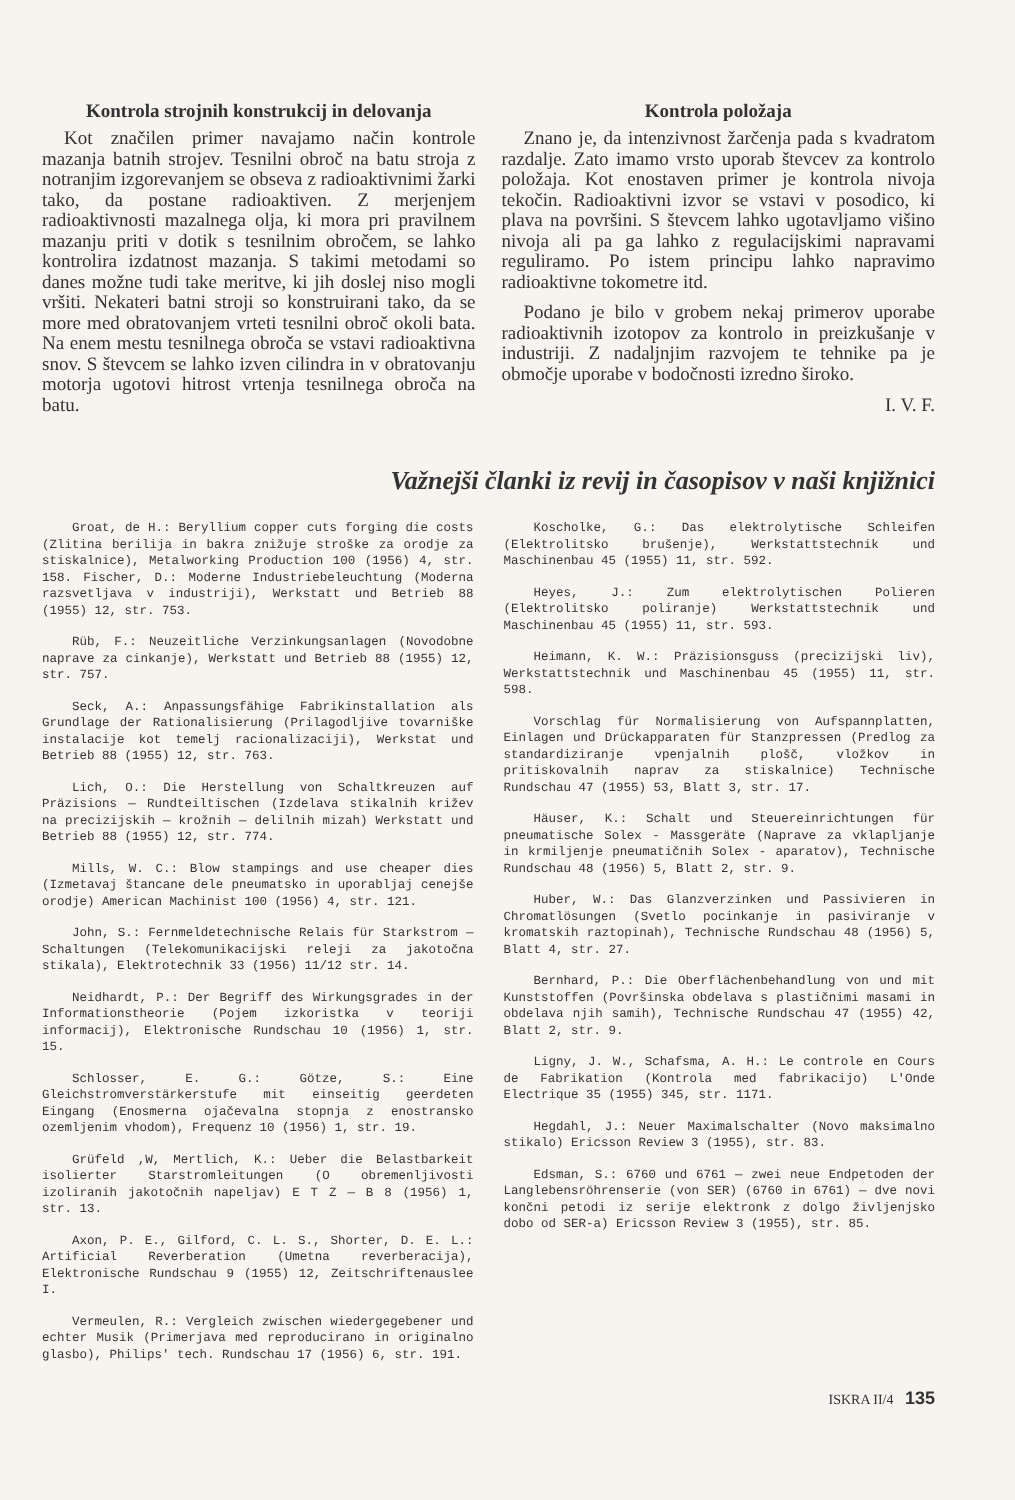Kontrola strojnih konstrukcij in delovanja
Kot značilen primer navajamo način kontrole mazanja batnih strojev. Tesnilni obroč na batu stroja z notranjim izgorevanjem se obseva z radioaktivnimi žarki tako, da postane radioaktiven. Z merjenjem radioaktivnosti mazalnega olja, ki mora pri pravilnem mazanju priti v dotik s tesnilnim obročem, se lahko kontrolira izdatnost mazanja. S takimi metodami so danes možne tudi take meritve, ki jih doslej niso mogli vršiti. Nekateri batni stroji so konstruirani tako, da se more med obratovanjem vrteti tesnilni obroč okoli bata. Na enem mestu tesnilnega obroča se vstavi radioaktivna snov. S števcem se lahko izven cilindra in v obratovanju motorja ugotovi hitrost vrtenja tesnilnega obroča na batu.
Kontrola položaja
Znano je, da intenzivnost žarčenja pada s kvadratom razdalje. Zato imamo vrsto uporab števcev za kontrolo položaja. Kot enostaven primer je kontrola nivoja tekočin. Radioaktivni izvor se vstavi v posodico, ki plava na površini. S števcem lahko ugotavljamo višino nivoja ali pa ga lahko z regulacijskimi napravami reguliramo. Po istem principu lahko napravimo radioaktivne tokometre itd.
Podano je bilo v grobem nekaj primerov uporabe radioaktivnih izotopov za kontrolo in preizkušanje v industriji. Z nadaljnjim razvojem te tehnike pa je območje uporabe v bodočnosti izredno široko.
I. V. F.
Važnejši članki iz revij in časopisov v naši knjižnici
Groat, de H.: Beryllium copper cuts forging die costs (Zlitina berilija in bakra znižuje stroške za orodje za stiskalnice), Metalworking Production 100 (1956) 4, str. 158. Fischer, D.: Moderne Industriebeleuchtung (Moderna razsvetljava v industriji), Werkstatt und Betrieb 88 (1955) 12, str. 753.
Rüb, F.: Neuzeitliche Verzinkungsanlagen (Novodobne naprave za cinkanje), Werkstatt und Betrieb 88 (1955) 12, str. 757.
Seck, A.: Anpassungsfähige Fabrikinstallation als Grundlage der Rationalisierung (Prilagodljive tovarniške instalacije kot temelj racionalizaciji), Werkstat und Betrieb 88 (1955) 12, str. 763.
Lich, O.: Die Herstellung von Schaltkreuzen auf Präzisions — Rundteiltischen (Izdelava stikalnih križev na precizijskih — krožnih — delilnih mizah) Werkstatt und Betrieb 88 (1955) 12, str. 774.
Mills, W. C.: Blow stampings and use cheaper dies (Izmetavaj štancane dele pneumatsko in uporabljaj cenejše orodje) American Machinist 100 (1956) 4, str. 121.
John, S.: Fernmeldetechnische Relais für Starkstrom — Schaltungen (Telekomunikacijski releji za jakotočna stikala), Elektrotechnik 33 (1956) 11/12 str. 14.
Neidhardt, P.: Der Begriff des Wirkungsgrades in der Informationstheorie (Pojem izkoristka v teoriji informacij), Elektronische Rundschau 10 (1956) 1, str. 15.
Schlosser, E. G.: Götze, S.: Eine Gleichstromverstärkerstufe mit einseitig geerdeten Eingang (Enosmerna ojačevalna stopnja z enostransko ozemljenim vhodom), Frequenz 10 (1956) 1, str. 19.
Grüfeld ,W, Mertlich, K.: Ueber die Belastbarkeit isolierter Starstromleitungen (O obremenljivosti izoliranih jakotočnih napeljav) E T Z — B 8 (1956) 1, str. 13.
Axon, P. E., Gilford, C. L. S., Shorter, D. E. L.: Artificial Reverberation (Umetna reverberacija), Elektronische Rundschau 9 (1955) 12, Zeitschriftenauslee I.
Vermeulen, R.: Vergleich zwischen wiedergegebener und echter Musik (Primerjava med reproducirano in originalno glasbo), Philips' tech. Rundschau 17 (1956) 6, str. 191.
Koscholke, G.: Das elektrolytische Schleifen (Elektrolitsko brušenje), Werkstattstechnik und Maschinenbau 45 (1955) 11, str. 592.
Heyes, J.: Zum elektrolytischen Polieren (Elektrolitsko poliranje) Werkstattstechnik und Maschinenbau 45 (1955) 11, str. 593.
Heimann, K. W.: Präzisionsguss (precizijski liv), Werkstattstechnik und Maschinenbau 45 (1955) 11, str. 598.
Vorschlag für Normalisierung von Aufspannplatten, Einlagen und Drückapparaten für Stanzpressen (Predlog za standardiziranje vpenjalnih plošč, vložkov in pritiskovalnih naprav za stiskalnice) Technische Rundschau 47 (1955) 53, Blatt 3, str. 17.
Häuser, K.: Schalt und Steuereinrichtungen für pneumatische Solex - Massgeräte (Naprave za vklapljanje in krmiljenje pneumatičnih Solex - aparatov), Technische Rundschau 48 (1956) 5, Blatt 2, str. 9.
Huber, W.: Das Glanzverzinken und Passivieren in Chromatlösungen (Svetlo pocinkanje in pasiviranje v kromatskih raztopinah), Technische Rundschau 48 (1956) 5, Blatt 4, str. 27.
Bernhard, P.: Die Oberflächenbehandlung von und mit Kunststoffen (Površinska obdelava s plastičnimi masami in obdelava njih samih), Technische Rundschau 47 (1955) 42, Blatt 2, str. 9.
Ligny, J. W., Schafsma, A. H.: Le controle en Cours de Fabrikation (Kontrola med fabrikacijo) L'Onde Electrique 35 (1955) 345, str. 1171.
Hegdahl, J.: Neuer Maximalschalter (Novo maksimalno stikalo) Ericsson Review 3 (1955), str. 83.
Edsman, S.: 6760 und 6761 — zwei neue Endpetoden der Langlebensröhrenserie (von SER) (6760 in 6761) — dve novi končni petodi iz serije elektronk z dolgo življenjsko dobo od SER-a) Ericsson Review 3 (1955), str. 85.
ISKRA II/4 135